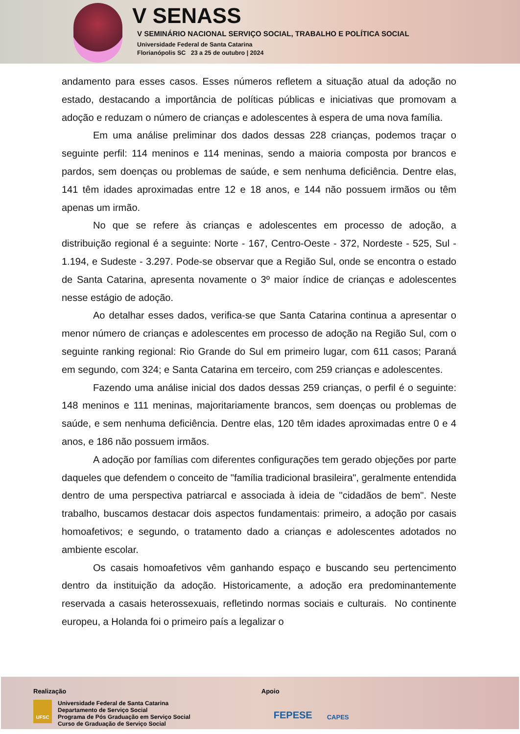V SENASS
V SEMINÁRIO NACIONAL SERVIÇO SOCIAL, TRABALHO E POLÍTICA SOCIAL
Universidade Federal de Santa Catarina
Florianópolis SC 23 a 25 de outubro | 2024
andamento para esses casos. Esses números refletem a situação atual da adoção no estado, destacando a importância de políticas públicas e iniciativas que promovam a adoção e reduzam o número de crianças e adolescentes à espera de uma nova família.
Em uma análise preliminar dos dados dessas 228 crianças, podemos traçar o seguinte perfil: 114 meninos e 114 meninas, sendo a maioria composta por brancos e pardos, sem doenças ou problemas de saúde, e sem nenhuma deficiência. Dentre elas, 141 têm idades aproximadas entre 12 e 18 anos, e 144 não possuem irmãos ou têm apenas um irmão.
No que se refere às crianças e adolescentes em processo de adoção, a distribuição regional é a seguinte: Norte - 167, Centro-Oeste - 372, Nordeste - 525, Sul - 1.194, e Sudeste - 3.297. Pode-se observar que a Região Sul, onde se encontra o estado de Santa Catarina, apresenta novamente o 3º maior índice de crianças e adolescentes nesse estágio de adoção.
Ao detalhar esses dados, verifica-se que Santa Catarina continua a apresentar o menor número de crianças e adolescentes em processo de adoção na Região Sul, com o seguinte ranking regional: Rio Grande do Sul em primeiro lugar, com 611 casos; Paraná em segundo, com 324; e Santa Catarina em terceiro, com 259 crianças e adolescentes.
Fazendo uma análise inicial dos dados dessas 259 crianças, o perfil é o seguinte: 148 meninos e 111 meninas, majoritariamente brancos, sem doenças ou problemas de saúde, e sem nenhuma deficiência. Dentre elas, 120 têm idades aproximadas entre 0 e 4 anos, e 186 não possuem irmãos.
A adoção por famílias com diferentes configurações tem gerado objeções por parte daqueles que defendem o conceito de "família tradicional brasileira", geralmente entendida dentro de uma perspectiva patriarcal e associada à ideia de "cidadãos de bem". Neste trabalho, buscamos destacar dois aspectos fundamentais: primeiro, a adoção por casais homoafetivos; e segundo, o tratamento dado a crianças e adolescentes adotados no ambiente escolar.
Os casais homoafetivos vêm ganhando espaço e buscando seu pertencimento dentro da instituição da adoção. Historicamente, a adoção era predominantemente reservada a casais heterossexuais, refletindo normas sociais e culturais. No continente europeu, a Holanda foi o primeiro país a legalizar o
Realização
UFSC
Universidade Federal de Santa Catarina
Departamento de Serviço Social
Programa de Pós Graduação em Serviço Social
Curso de Graduação de Serviço Social
Apoio
FEPESE CAPES